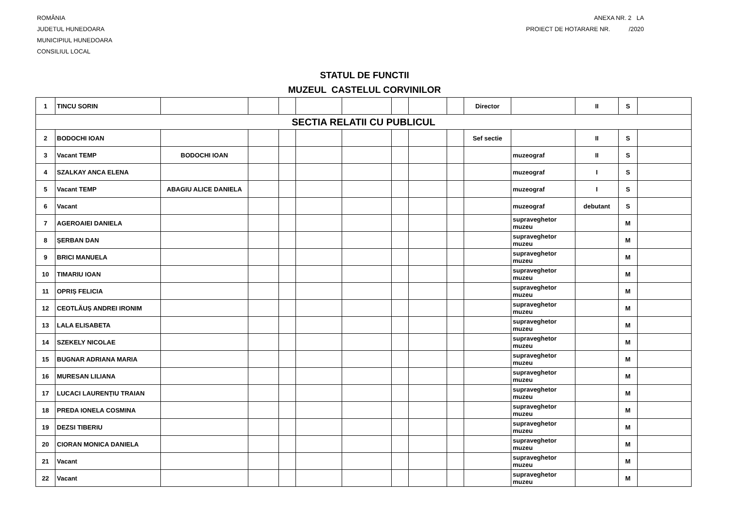ROMÂNIA
JUDETUL HUNEDOARA
MUNICIPIUL HUNEDOARA
CONSILIUL LOCAL
ANEXA NR. 2 LA
PROIECT DE HOTARARE NR. /2020
STATUL DE FUNCTII
MUZEUL CASTELUL CORVINILOR
| 1 | TINCU SORIN | | | | | | | | | Director | | II | S | |
| SECTIA RELATII CU PUBLICUL | | | | | | | | | | | | | | |
| 2 | BODOCHI IOAN | | | | | | | | | Sef sectie | | II | S | |
| 3 | Vacant TEMP | BODOCHI IOAN | | | | | | | | | muzeograf | II | S | |
| 4 | SZALKAY ANCA ELENA | | | | | | | | | | muzeograf | I | S | |
| 5 | Vacant TEMP | ABAGIU ALICE DANIELA | | | | | | | | | muzeograf | I | S | |
| 6 | Vacant | | | | | | | | | | muzeograf | debutant | S | |
| 7 | AGEROAIEI DANIELA | | | | | | | | | | supraveghetor muzeu | | M | |
| 8 | ȘERBAN DAN | | | | | | | | | | supraveghetor muzeu | | M | |
| 9 | BRICI MANUELA | | | | | | | | | | supraveghetor muzeu | | M | |
| 10 | TIMARIU IOAN | | | | | | | | | | supraveghetor muzeu | | M | |
| 11 | OPRIȘ FELICIA | | | | | | | | | | supraveghetor muzeu | | M | |
| 12 | CEOTLĂUȘ ANDREI IRONIM | | | | | | | | | | supraveghetor muzeu | | M | |
| 13 | LALA ELISABETA | | | | | | | | | | supraveghetor muzeu | | M | |
| 14 | SZEKELY NICOLAE | | | | | | | | | | supraveghetor muzeu | | M | |
| 15 | BUGNAR ADRIANA MARIA | | | | | | | | | | supraveghetor muzeu | | M | |
| 16 | MURESAN LILIANA | | | | | | | | | | supraveghetor muzeu | | M | |
| 17 | LUCACI LAURENȚIU TRAIAN | | | | | | | | | | supraveghetor muzeu | | M | |
| 18 | PREDA IONELA COSMINA | | | | | | | | | | supraveghetor muzeu | | M | |
| 19 | DEZSI TIBERIU | | | | | | | | | | supraveghetor muzeu | | M | |
| 20 | CIORAN MONICA DANIELA | | | | | | | | | | supraveghetor muzeu | | M | |
| 21 | Vacant | | | | | | | | | | supraveghetor muzeu | | M | |
| 22 | Vacant | | | | | | | | | | supraveghetor muzeu | | M | |